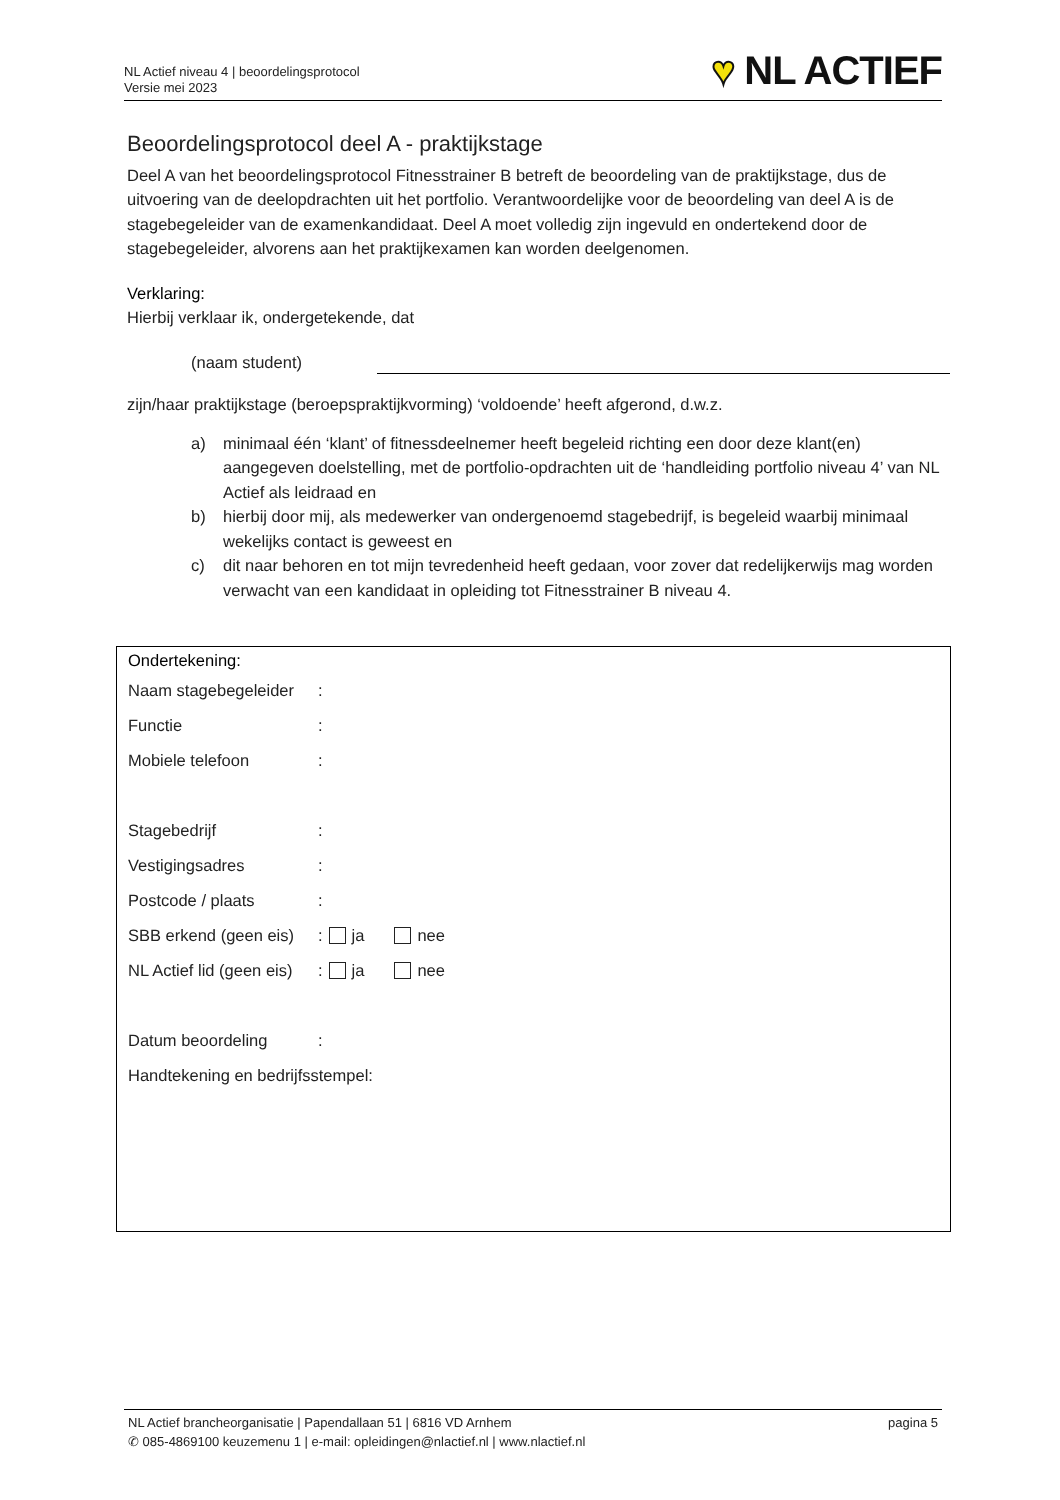NL Actief niveau 4 | beoordelingsprotocol
Versie mei 2023
♥ NL ACTIEF
Beoordelingsprotocol deel A - praktijkstage
Deel A van het beoordelingsprotocol Fitnesstrainer B betreft de beoordeling van de praktijkstage, dus de uitvoering van de deelopdrachten uit het portfolio. Verantwoordelijke voor de beoordeling van deel A is de stagebegeleider van de examenkandidaat. Deel A moet volledig zijn ingevuld en ondertekend door de stagebegeleider, alvorens aan het praktijkexamen kan worden deelgenomen.
Verklaring:
Hierbij verklaar ik, ondergetekende, dat
(naam student)
zijn/haar praktijkstage (beroepspraktijkvorming) ‘voldoende’ heeft afgerond, d.w.z.
a) minimaal één ‘klant’ of fitnessdeelnemer heeft begeleid richting een door deze klant(en) aangegeven doelstelling, met de portfolio-opdrachten uit de ‘handleiding portfolio niveau 4’ van NL Actief als leidraad en
b) hierbij door mij, als medewerker van ondergenoemd stagebedrijf, is begeleid waarbij minimaal wekelijks contact is geweest en
c) dit naar behoren en tot mijn tevredenheid heeft gedaan, voor zover dat redelijkerwijs mag worden verwacht van een kandidaat in opleiding tot Fitnesstrainer B niveau 4.
Ondertekening:
Naam stagebegeleider:
Functie:
Mobiele telefoon:
Stagebedrijf:
Vestigingsadres:
Postcode / plaats:
SBB erkend (geen eis): ja nee
NL Actief lid (geen eis): ja nee
Datum beoordeling:
Handtekening en bedrijfsstempel:
NL Actief brancheorganisatie | Papendallaan 51 | 6816 VD Arnhem pagina 5
✆ 085-4869100 keuzemenu 1 | e-mail: opleidingen@nlactief.nl | www.nlactief.nl